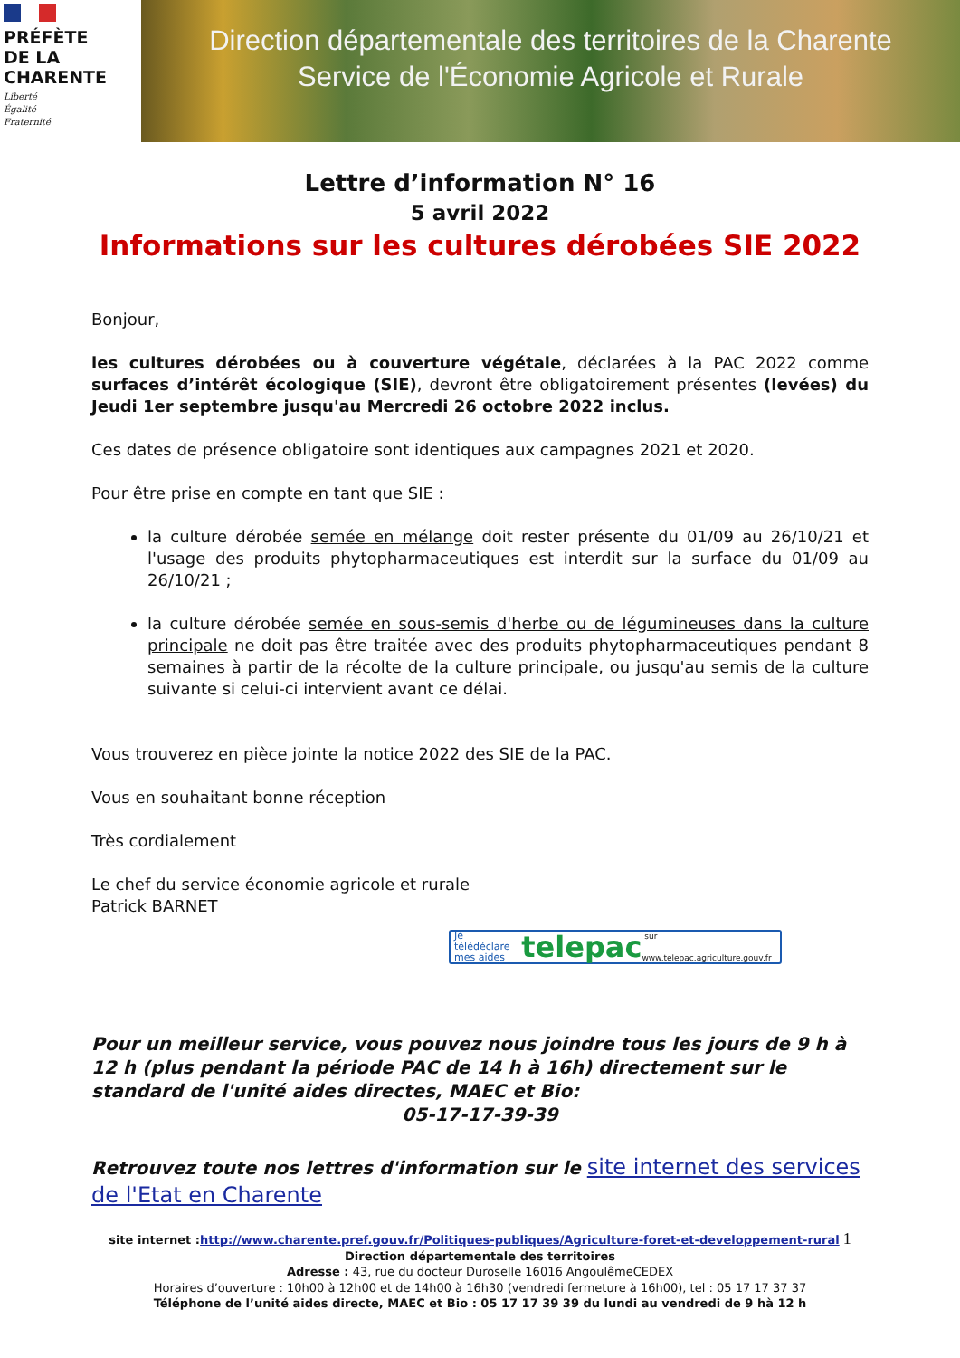PRÉFÈTE
DE LA
CHARENTE
Liberté
Égalité
Fraternité
Direction départementale des territoires de la Charente
Service de l'Économie Agricole et Rurale
Lettre d’information N° 16
5 avril 2022
Informations sur les cultures dérobées SIE 2022
Bonjour,
les cultures dérobées ou à couverture végétale, déclarées à la PAC 2022 comme surfaces d’intérêt écologique (SIE), devront être obligatoirement présentes (levées) du Jeudi 1er septembre jusqu'au Mercredi 26 octobre 2022 inclus.
Ces dates de présence obligatoire sont identiques aux campagnes 2021 et 2020.
Pour être prise en compte en tant que SIE :
la culture dérobée semée en mélange doit rester présente du 01/09 au 26/10/21 et l'usage des produits phytopharmaceutiques est interdit sur la surface du 01/09 au 26/10/21 ;
la culture dérobée semée en sous-semis d'herbe ou de légumineuses dans la culture principale ne doit pas être traitée avec des produits phytopharmaceutiques pendant 8 semaines à partir de la récolte de la culture principale, ou jusqu'au semis de la culture suivante si celui-ci intervient avant ce délai.
Vous trouverez en pièce jointe la notice 2022 des SIE de la PAC.
Vous en souhaitant bonne réception
Très cordialement
Le chef du service économie agricole et rurale
Patrick BARNET
Je télédéclare
mes aides telepac sur www.telepac.agriculture.gouv.fr
Pour un meilleur service, vous pouvez nous joindre tous les jours de 9 h à 12 h (plus pendant la période PAC de 14 h à 16h) directement sur le standard de l'unité aides directes, MAEC et Bio:
05-17-17-39-39
Retrouvez toute nos lettres d'information sur le site internet des services de l'Etat en Charente
site internet :http://www.charente.pref.gouv.fr/Politiques-publiques/Agriculture-foret-et-developpement-rural 1
Direction départementale des territoires
Adresse : 43, rue du docteur Duroselle 16016 AngoulêmeCEDEX
Horaires d’ouverture : 10h00 à 12h00 et de 14h00 à 16h30 (vendredi fermeture à 16h00), tel : 05 17 17 37 37
Téléphone de l’unité aides directe, MAEC et Bio : 05 17 17 39 39 du lundi au vendredi de 9 hà 12 h